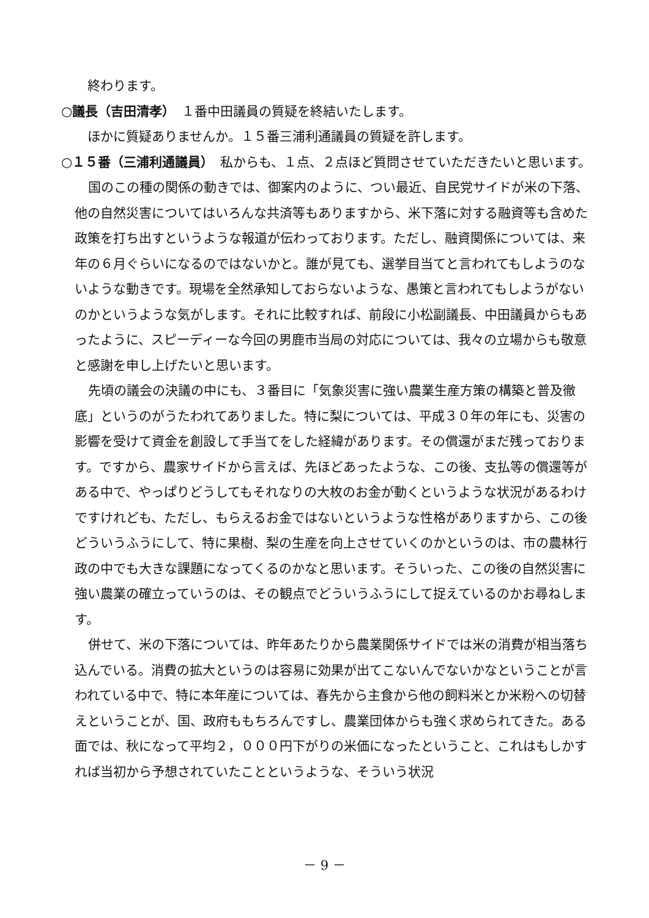終わります。
○議長（吉田清孝）　１番中田議員の質疑を終結いたします。
　ほかに質疑ありませんか。１５番三浦利通議員の質疑を許します。
○１５番（三浦利通議員）　私からも、１点、２点ほど質問させていただきたいと思います。
国のこの種の関係の動きでは、御案内のように、つい最近、自民党サイドが米の下落、他の自然災害についてはいろんな共済等もありますから、米下落に対する融資等も含めた政策を打ち出すというような報道が伝わっております。ただし、融資関係については、来年の６月ぐらいになるのではないかと。誰が見ても、選挙目当てと言われてもしようのないような動きです。現場を全然承知しておらないような、愚策と言われてもしようがないのかというような気がします。それに比較すれば、前段に小松副議長、中田議員からもあったように、スピーディーな今回の男鹿市当局の対応については、我々の立場からも敬意と感謝を申し上げたいと思います。
先頃の議会の決議の中にも、３番目に「気象災害に強い農業生産方策の構築と普及徹底」というのがうたわれてありました。特に梨については、平成３０年の年にも、災害の影響を受けて資金を創設して手当てをした経緯があります。その償還がまだ残っております。ですから、農家サイドから言えば、先ほどあったような、この後、支払等の償還等がある中で、やっぱりどうしてもそれなりの大枚のお金が動くというような状況があるわけですけれども、ただし、もらえるお金ではないというような性格がありますから、この後どういうふうにして、特に果樹、梨の生産を向上させていくのかというのは、市の農林行政の中でも大きな課題になってくるのかなと思います。そういった、この後の自然災害に強い農業の確立っていうのは、その観点でどういうふうにして捉えているのかお尋ねします。
併せて、米の下落については、昨年あたりから農業関係サイドでは米の消費が相当落ち込んでいる。消費の拡大というのは容易に効果が出てこないんでないかなということが言われている中で、特に本年産については、春先から主食から他の飼料米とか米粉への切替えということが、国、政府ももちろんですし、農業団体からも強く求められてきた。ある面では、秋になって平均２，０００円下がりの米価になったということ、これはもしかすれば当初から予想されていたことというような、そういう状況
－ 9 －